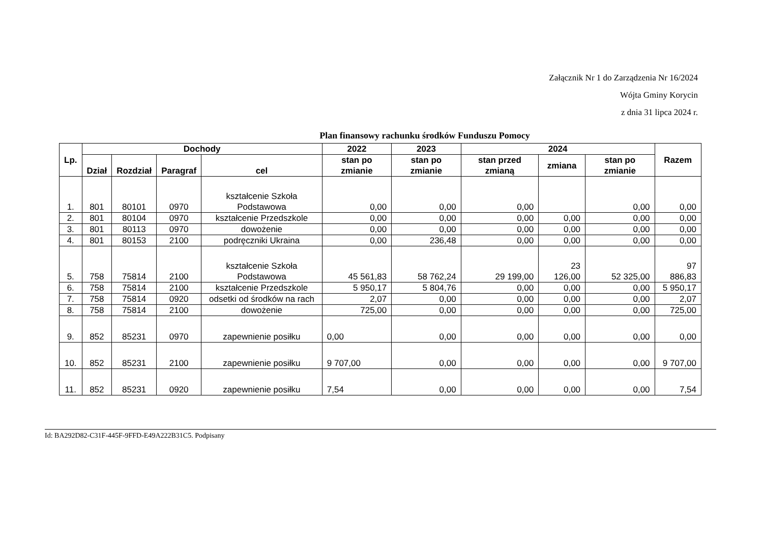Załącznik Nr 1 do Zarządzenia Nr 16/2024
Wójta Gminy Korycin
z dnia 31 lipca 2024 r.
Plan finansowy rachunku środków Funduszu Pomocy
| Lp. | Dochody | | | | 2022 | 2023 | 2024 | | | Razem |
| --- | --- | --- | --- | --- | --- | --- | --- | --- | --- | --- |
| | | | | | stan po zmianie | stan po zmianie | stan przed zmianą | zmiana | stan po zmianie | |
| | Dział | Rozdział | Paragraf | cel | | | | | | |
| 1. | 801 | 80101 | 0970 | kształcenie Szkoła Podstawowa | 0,00 | 0,00 | 0,00 | | 0,00 | 0,00 |
| 2. | 801 | 80104 | 0970 | kształcenie Przedszkole | 0,00 | 0,00 | 0,00 | 0,00 | 0,00 | 0,00 |
| 3. | 801 | 80113 | 0970 | dowożenie | 0,00 | 0,00 | 0,00 | 0,00 | 0,00 | 0,00 |
| 4. | 801 | 80153 | 2100 | podręczniki Ukraina | 0,00 | 236,48 | 0,00 | 0,00 | 0,00 | 0,00 |
| 5. | 758 | 75814 | 2100 | kształcenie Szkoła Podstawowa | 45 561,83 | 58 762,24 | 29 199,00 | 23 126,00 | 52 325,00 | 97 886,83 |
| 6. | 758 | 75814 | 2100 | kształcenie Przedszkole | 5 950,17 | 5 804,76 | 0,00 | 0,00 | 0,00 | 5 950,17 |
| 7. | 758 | 75814 | 0920 | odsetki od środków na rach | 2,07 | 0,00 | 0,00 | 0,00 | 0,00 | 2,07 |
| 8. | 758 | 75814 | 2100 | dowożenie | 725,00 | 0,00 | 0,00 | 0,00 | 0,00 | 725,00 |
| 9. | 852 | 85231 | 0970 | zapewnienie posiłku | 0,00 | 0,00 | 0,00 | 0,00 | 0,00 | 0,00 |
| 10. | 852 | 85231 | 2100 | zapewnienie posiłku | 9 707,00 | 0,00 | 0,00 | 0,00 | 0,00 | 9 707,00 |
| 11. | 852 | 85231 | 0920 | zapewnienie posiłku | 7,54 | 0,00 | 0,00 | 0,00 | 0,00 | 7,54 |
Id: BA292D82-C31F-445F-9FFD-E49A222B31C5. Podpisany